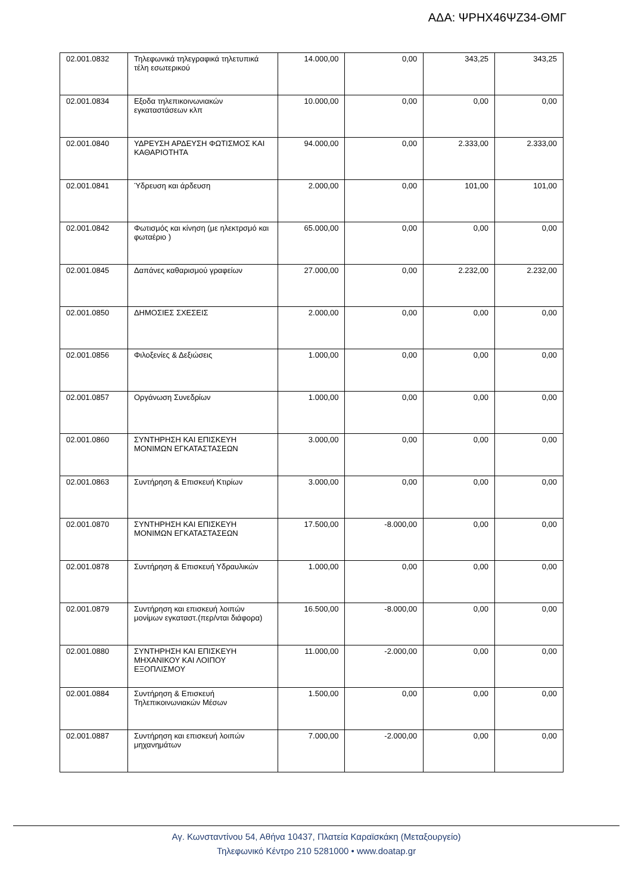ΑΔΑ: ΨΡΗΧ46ΨΖ34-ΘΜΓ
| 02.001.0832 | Τηλεφωνικά τηλεγραφικά τηλετυπικά τέλη εσωτερικού | 14.000,00 | 0,00 | 343,25 | 343,25 |
| 02.001.0834 | Εξοδα τηλεπικοινωνιακών εγκαταστάσεων κλπ | 10.000,00 | 0,00 | 0,00 | 0,00 |
| 02.001.0840 | ΥΔΡΕΥΣΗ ΑΡΔΕΥΣΗ ΦΩΤΙΣΜΟΣ ΚΑΙ ΚΑΘΑΡΙΟΤΗΤΑ | 94.000,00 | 0,00 | 2.333,00 | 2.333,00 |
| 02.001.0841 | Ύδρευση και άρδευση | 2.000,00 | 0,00 | 101,00 | 101,00 |
| 02.001.0842 | Φωτισμός και κίνηση (με ηλεκτρσμό και φωταέριο ) | 65.000,00 | 0,00 | 0,00 | 0,00 |
| 02.001.0845 | Δαπάνες καθαρισμού γραφείων | 27.000,00 | 0,00 | 2.232,00 | 2.232,00 |
| 02.001.0850 | ΔΗΜΟΣΙΕΣ ΣΧΕΣΕΙΣ | 2.000,00 | 0,00 | 0,00 | 0,00 |
| 02.001.0856 | Φιλοξενίες & Δεξιώσεις | 1.000,00 | 0,00 | 0,00 | 0,00 |
| 02.001.0857 | Οργάνωση Συνεδρίων | 1.000,00 | 0,00 | 0,00 | 0,00 |
| 02.001.0860 | ΣΥΝΤΗΡΗΣΗ ΚΑΙ ΕΠΙΣΚΕΥΗ ΜΟΝΙΜΩΝ ΕΓΚΑΤΑΣΤΑΣΕΩΝ | 3.000,00 | 0,00 | 0,00 | 0,00 |
| 02.001.0863 | Συντήρηση & Επισκευή Κτιρίων | 3.000,00 | 0,00 | 0,00 | 0,00 |
| 02.001.0870 | ΣΥΝΤΗΡΗΣΗ ΚΑΙ ΕΠΙΣΚΕΥΗ ΜΟΝΙΜΩΝ ΕΓΚΑΤΑΣΤΑΣΕΩΝ | 17.500,00 | -8.000,00 | 0,00 | 0,00 |
| 02.001.0878 | Συντήρηση & Επισκευή Υδραυλικών | 1.000,00 | 0,00 | 0,00 | 0,00 |
| 02.001.0879 | Συντήρηση και επισκευή λοιπών μονίμων εγκαταστ.(περ/νται διάφορα) | 16.500,00 | -8.000,00 | 0,00 | 0,00 |
| 02.001.0880 | ΣΥΝΤΗΡΗΣΗ ΚΑΙ ΕΠΙΣΚΕΥΗ ΜΗΧΑΝΙΚΟΥ ΚΑΙ ΛΟΙΠΟΥ ΕΞΟΠΛΙΣΜΟΥ | 11.000,00 | -2.000,00 | 0,00 | 0,00 |
| 02.001.0884 | Συντήρηση & Επισκευή Τηλεπικοινωνιακών Μέσων | 1.500,00 | 0,00 | 0,00 | 0,00 |
| 02.001.0887 | Συντήρηση και επισκευή λοιπών μηχανημάτων | 7.000,00 | -2.000,00 | 0,00 | 0,00 |
Αγ. Κωνσταντίνου 54, Αθήνα 10437, Πλατεία Καραϊσκάκη (Μεταξουργείο)
Τηλεφωνικό Κέντρο 210 5281000 • www.doatap.gr